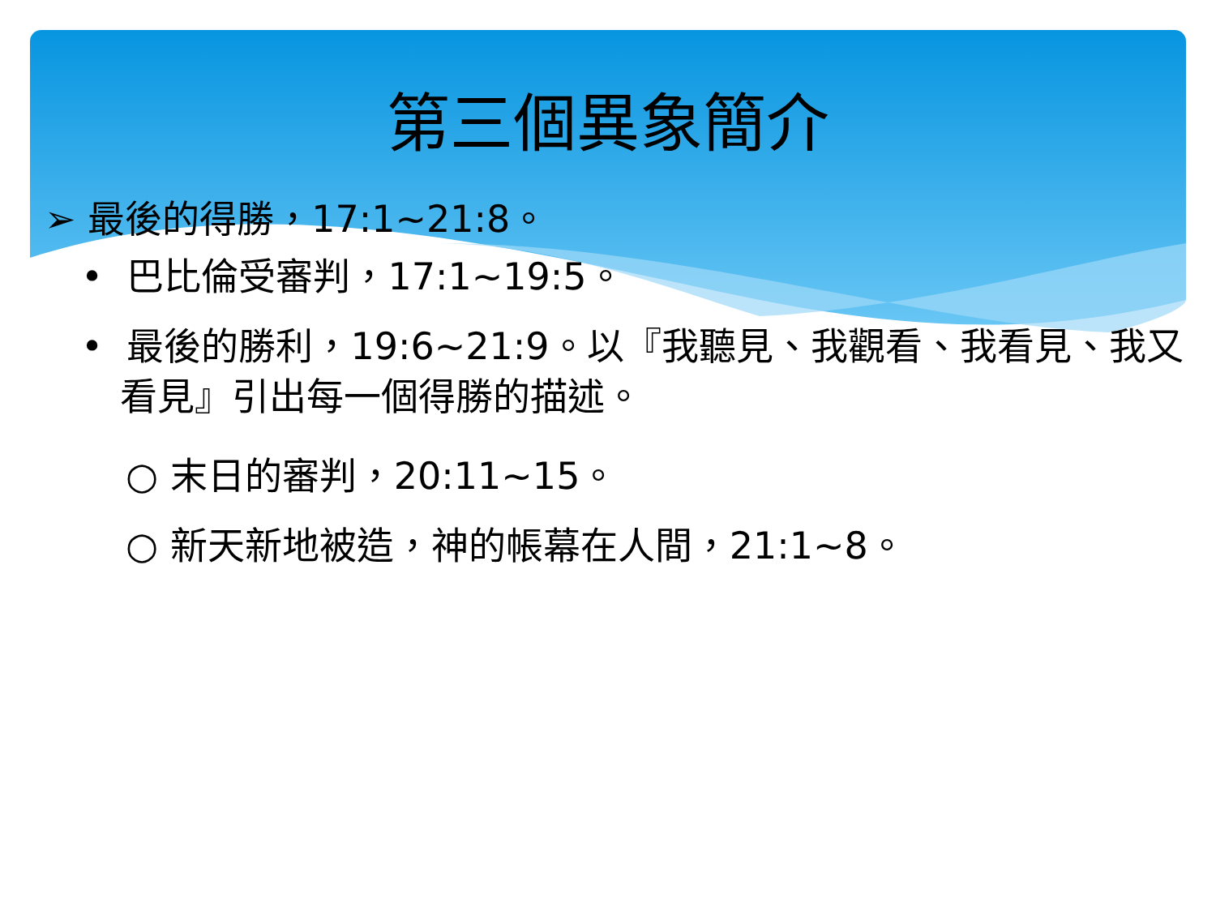第三個異象簡介
➢ 最後的得勝，17:1~21:8。
• 巴比倫受審判，17:1~19:5。
• 最後的勝利，19:6~21:9。以『我聽見、我觀看、我看見、我又看見』引出每一個得勝的描述。
○ 末日的審判，20:11~15。
○ 新天新地被造，神的帳幕在人間，21:1~8。